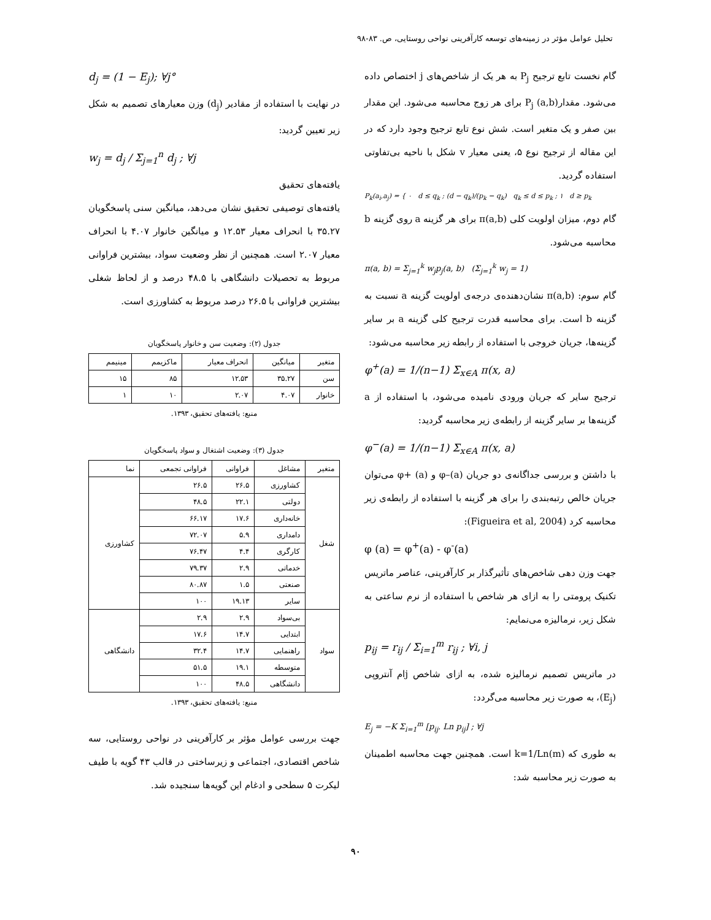تحلیل عوامل مؤثر در زمینه‌های توسعه کارآفرینی نواحی روستایی، ص. ۸۳-۹۸
گام نخست تابع ترجیح P<sub>j</sub> به هر یک از شاخص‌های j اختصاص داده می‌شود. مقدار(a,b) P<sub>j</sub> برای هر زوج محاسبه می‌شود. این مقدار بین صفر و یک متغیر است. شش نوع تابع ترجیح وجود دارد که در این مقاله از ترجیح نوع ۵، یعنی معیار v شکل با ناحیه بی‌تفاوتی استفاده گردید.
P<sub>k</sub>(a<sub>i</sub>,a<sub>j</sub>) = { ۰ d ≤ q<sub>k</sub> ; (d − q<sub>k</sub>)/(p<sub>k</sub> − q<sub>k</sub>) q<sub>k</sub> ≤ d ≤ p<sub>k</sub> ; ۱ d ≥ p<sub>k</sub>
گام دوم، میزان اولویت کلی π(a,b) برای هر گزینه a روی گزینه b محاسبه می‌شود.
π(a, b) = Σ<sub>j=1</sub><sup>k</sup> w<sub>j</sub>p<sub>j</sub>(a, b) (Σ<sub>j=1</sub><sup>k</sup> w<sub>j</sub> = 1)
گام سوم: π(a,b) نشان‌دهنده‌ی درجه‌ی اولویت گزینه a نسبت به گزینه b است. برای محاسبه قدرت ترجیح کلی گزینه a بر سایر گزینه‌ها، جریان خروجی با استفاده از رابطه زیر محاسبه می‌شود:
φ<sup>+</sup>(a) = 1/(n−1) Σ<sub>x∈A</sub> π(x, a)
ترجیح سایر که جریان ورودی نامیده می‌شود، با استفاده از a گزینه‌ها بر سایر گزینه از رابطه‌ی زیر محاسبه گردید:
φ<sup>−</sup>(a) = 1/(n−1) Σ<sub>x∈A</sub> π(x, a)
با داشتن و بررسی جداگانه‌ی دو جریان φ–(a) و φ+ (a) می‌توان جریان خالص رتبه‌بندی را برای هر گزینه با استفاده از رابطه‌ی زیر محاسبه کرد (Figueira et al, 2004):
φ (a) = φ<sup>+</sup>(a) - φ<sup>-</sup>(a)
جهت وزن دهی شاخص‌های تأثیرگذار بر کارآفرینی، عناصر ماتریس تکنیک پرومتی را به ازای هر شاخص با استفاده از نرم ساعتی به شکل زیر، نرمالیزه می‌نمایم:
p<sub>ij</sub> = r<sub>ij</sub> / Σ<sub>i=1</sub><sup>m</sup> r<sub>ij</sub> ; ∀i, j
در ماتریس تصمیم نرمالیزه شده، به ازای شاخص jام آنتروپی (E<sub>j</sub>)، به صورت زیر محاسبه می‌گردد:
E<sub>j</sub> = −K Σ<sub>i=1</sub><sup>m</sup> [p<sub>ij</sub>. Ln p<sub>ij</sub>] ; ∀j
به طوری که k=1/Ln(m) است. همچنین جهت محاسبه اطمینان به صورت زیر محاسبه شد:
d<sub>j</sub> = (1 − E<sub>j</sub>); ∀j°
در نهایت با استفاده از مقادیر (d<sub>j</sub>) وزن معیارهای تصمیم به شکل زیر تعیین گردید:
w<sub>j</sub> = d<sub>j</sub> / Σ<sub>j=1</sub><sup>n</sup> d<sub>j</sub> ; ∀j
یافته‌های تحقیق
یافته‌های توصیفی تحقیق نشان می‌دهد، میانگین سنی پاسخگویان ۳۵.۲۷ با انحراف معیار ۱۲.۵۳ و میانگین خانوار ۴.۰۷ با انحراف معیار ۲.۰۷ است. همچنین از نظر وضعیت سواد، بیشترین فراوانی مربوط به تحصیلات دانشگاهی با ۴۸.۵ درصد و از لحاظ شغلی بیشترین فراوانی با ۲۶.۵ درصد مربوط به کشاورزی است.
جدول (۲): وضعیت سن و خانوار پاسخگویان
| متغیر | میانگین | انحراف معیار | ماکزیمم | مینیمم |
| --- | --- | --- | --- | --- |
| سن | ۳۵.۲۷ | ۱۲.۵۳ | ۸۵ | ۱۵ |
| خانوار | ۴.۰۷ | ۲.۰۷ | ۱۰ | ۱ |
منبع: یافته‌های تحقیق، ۱۳۹۳.
جدول (۳): وضعیت اشتغال و سواد پاسخگویان
| متغیر | مشاغل | فراوانی | فراوانی تجمعی | نما |
| --- | --- | --- | --- | --- |
| شغل | کشاورزی | ۲۶.۵ | ۲۶.۵ | کشاورزی |
| | دولتی | ۲۲.۱ | ۴۸.۵ | |
| | خانه‌داری | ۱۷.۶ | ۶۶.۱۷ | |
| | دامداری | ۵.۹ | ۷۲.۰۷ | |
| | کارگری | ۴.۴ | ۷۶.۴۷ | |
| | خدماتی | ۲.۹ | ۷۹.۳۷ | |
| | صنعتی | ۱.۵ | ۸۰.۸۷ | |
| | سایر | ۱۹.۱۳ | ۱۰۰ | |
| سواد | بی‌سواد | ۲.۹ | ۲.۹ | دانشگاهی |
| | ابتدایی | ۱۴.۷ | ۱۷.۶ | |
| | راهنمایی | ۱۴.۷ | ۳۲.۴ | |
| | متوسطه | ۱۹.۱ | ۵۱.۵ | |
| | دانشگاهی | ۴۸.۵ | ۱۰۰ | |
منبع: یافته‌های تحقیق، ۱۳۹۳.
جهت بررسی عوامل مؤثر بر کارآفرینی در نواحی روستایی، سه شاخص اقتصادی، اجتماعی و زیرساختی در قالب ۴۳ گویه با طیف لیکرت ۵ سطحی و ادغام این گویه‌ها سنجیده شد.
۹۰